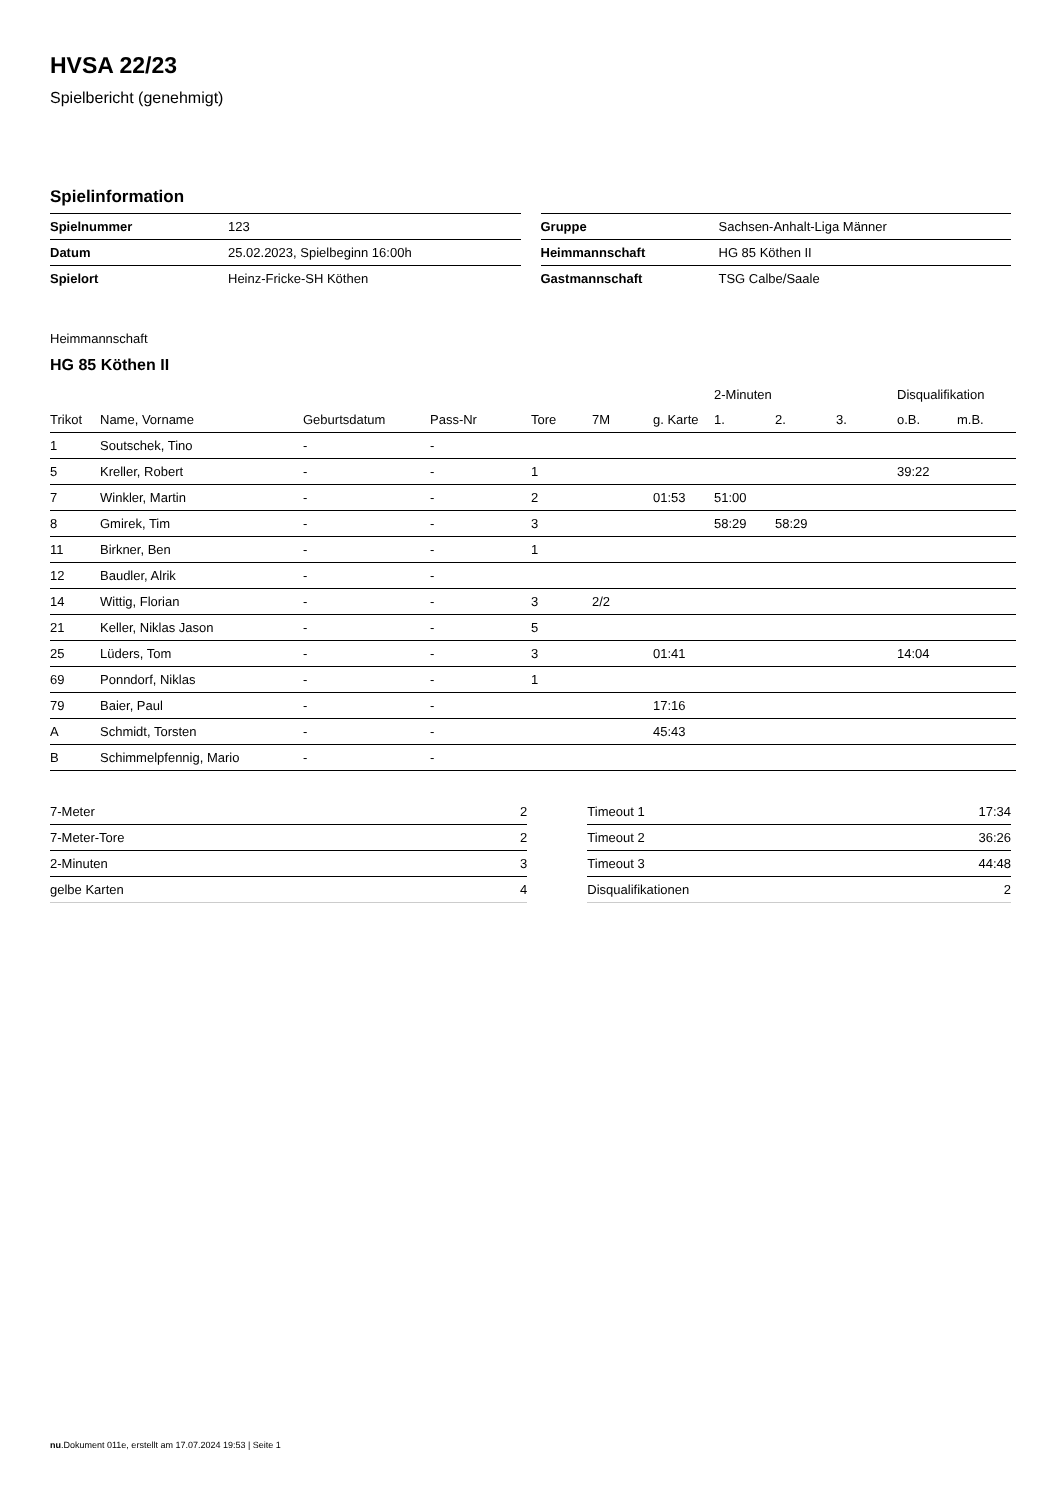HVSA 22/23
Spielbericht (genehmigt)
Spielinformation
| Spielnummer | 123 |
| Datum | 25.02.2023, Spielbeginn 16:00h |
| Spielort | Heinz-Fricke-SH Köthen |
| Gruppe | Sachsen-Anhalt-Liga Männer |
| Heimmannschaft | HG 85 Köthen II |
| Gastmannschaft | TSG Calbe/Saale |
Heimmannschaft
HG 85 Köthen II
| | | | | | | | 2-Minuten | | | Disqualifikation | |
| --- | --- | --- | --- | --- | --- | --- | --- | --- | --- | --- | --- |
| Trikot | Name, Vorname | Geburtsdatum | Pass-Nr | Tore | 7M | g. Karte | 1. | 2. | 3. | o.B. | m.B. |
| 1 | Soutschek, Tino | - | - | | | | | | | | |
| 5 | Kreller, Robert | - | - | 1 | | | | | | 39:22 | |
| 7 | Winkler, Martin | - | - | 2 | | 01:53 | 51:00 | | | | |
| 8 | Gmirek, Tim | - | - | 3 | | | 58:29 | 58:29 | | | |
| 11 | Birkner, Ben | - | - | 1 | | | | | | | |
| 12 | Baudler, Alrik | - | - | | | | | | | | |
| 14 | Wittig, Florian | - | - | 3 | 2/2 | | | | | | |
| 21 | Keller, Niklas Jason | - | - | 5 | | | | | | | |
| 25 | Lüders, Tom | - | - | 3 | | 01:41 | | | | 14:04 | |
| 69 | Ponndorf, Niklas | - | - | 1 | | | | | | | |
| 79 | Baier, Paul | - | - | | | 17:16 | | | | | |
| A | Schmidt, Torsten | - | - | | | 45:43 | | | | | |
| B | Schimmelpfennig, Mario | - | - | | | | | | | | |
| 7-Meter | 2 |
| 7-Meter-Tore | 2 |
| 2-Minuten | 3 |
| gelbe Karten | 4 |
| Timeout 1 | 17:34 |
| Timeout 2 | 36:26 |
| Timeout 3 | 44:48 |
| Disqualifikationen | 2 |
nu.Dokument 011e, erstellt am 17.07.2024 19:53 | Seite 1